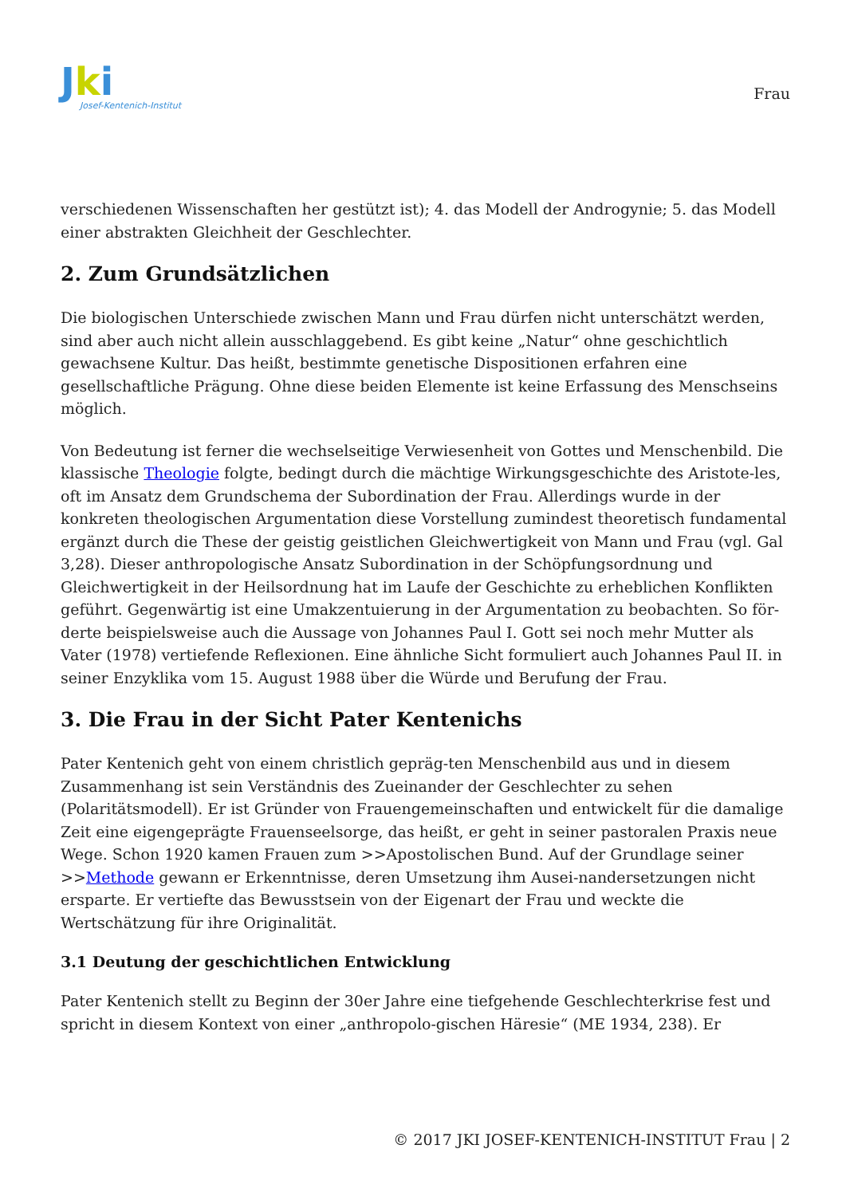Jki
Josef-Kentenich-Institut
Frau
verschiedenen Wissenschaften her gestützt ist); 4. das Modell der Androgynie; 5. das Modell einer abstrakten Gleichheit der Geschlechter.
2. Zum Grundsätzlichen
Die biologischen Unterschiede zwischen Mann und Frau dürfen nicht unterschätzt werden, sind aber auch nicht allein ausschlaggebend. Es gibt keine „Natur“ ohne geschichtlich gewachsene Kultur. Das heißt, bestimmte genetische Dispositionen erfahren eine gesellschaftliche Prägung. Ohne diese beiden Elemente ist keine Erfassung des Menschseins möglich.
Von Bedeutung ist ferner die wechselseitige Verwiesenheit von Gottes und Menschenbild. Die klassische Theologie folgte, bedingt durch die mächtige Wirkungsgeschichte des Aristote-les, oft im Ansatz dem Grundschema der Subordination der Frau. Allerdings wurde in der konkreten theologischen Argumentation diese Vorstellung zumindest theoretisch fundamental ergänzt durch die These der geistig geistlichen Gleichwertigkeit von Mann und Frau (vgl. Gal 3,28). Dieser anthropologische Ansatz Subordination in der Schöpfungsordnung und Gleichwertigkeit in der Heilsordnung hat im Laufe der Geschichte zu erheblichen Konflikten geführt. Gegenwärtig ist eine Umakzentuierung in der Argumentation zu beobachten. So för-derte beispielsweise auch die Aussage von Johannes Paul I. Gott sei noch mehr Mutter als Vater (1978) vertiefende Reflexionen. Eine ähnliche Sicht formuliert auch Johannes Paul II. in seiner Enzyklika vom 15. August 1988 über die Würde und Berufung der Frau.
3. Die Frau in der Sicht Pater Kentenichs
Pater Kentenich geht von einem christlich gepräg-ten Menschenbild aus und in diesem Zusammenhang ist sein Verständnis des Zueinander der Geschlechter zu sehen (Polaritätsmodell). Er ist Gründer von Frauengemeinschaften und entwickelt für die damalige Zeit eine eigengeprägte Frauenseelsorge, das heißt, er geht in seiner pastoralen Praxis neue Wege. Schon 1920 kamen Frauen zum >>Apostolischen Bund. Auf der Grundlage seiner >>Methode gewann er Erkenntnisse, deren Umsetzung ihm Ausei-nandersetzungen nicht ersparte. Er vertiefte das Bewusstsein von der Eigenart der Frau und weckte die Wertschätzung für ihre Originalität.
3.1 Deutung der geschichtlichen Entwicklung
Pater Kentenich stellt zu Beginn der 30er Jahre eine tiefgehende Geschlechterkrise fest und spricht in diesem Kontext von einer „anthropolo-gischen Häresie“ (ME 1934, 238). Er
© 2017 JKI JOSEF-KENTENICH-INSTITUT Frau | 2